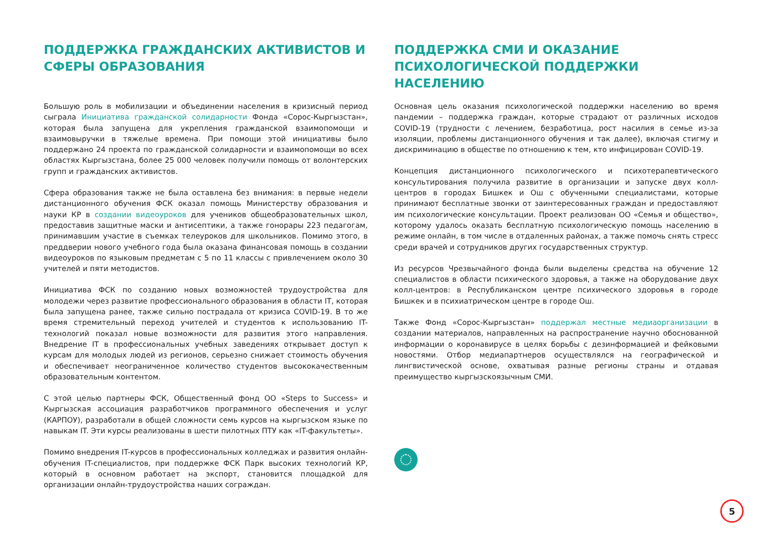ПОДДЕРЖКА ГРАЖДАНСКИХ АКТИВИСТОВ И СФЕРЫ ОБРАЗОВАНИЯ
Большую роль в мобилизации и объединении населения в кризисный период сыграла Инициатива гражданской солидарности Фонда «Сорос-Кыргызстан», которая была запущена для укрепления гражданской взаимопомощи и взаимовыручки в тяжелые времена. При помощи этой инициативы было поддержано 24 проекта по гражданской солидарности и взаимопомощи во всех областях Кыргызстана, более 25 000 человек получили помощь от волонтерских групп и гражданских активистов.
Сфера образования также не была оставлена без внимания: в первые недели дистанционного обучения ФСК оказал помощь Министерству образования и науки КР в создании видеоуроков для учеников общеобразовательных школ, предоставив защитные маски и антисептики, а также гонорары 223 педагогам, принимавшим участие в съемках телеуроков для школьников. Помимо этого, в преддверии нового учебного года была оказана финансовая помощь в создании видеоуроков по языковым предметам с 5 по 11 классы с привлечением около 30 учителей и пяти методистов.
Инициатива ФСК по созданию новых возможностей трудоустройства для молодежи через развитие профессионального образования в области IT, которая была запущена ранее, также сильно пострадала от кризиса COVID-19. В то же время стремительный переход учителей и студентов к использованию IT-технологий показал новые возможности для развития этого направления. Внедрение IT в профессиональных учебных заведениях открывает доступ к курсам для молодых людей из регионов, серьезно снижает стоимость обучения и обеспечивает неограниченное количество студентов высококачественным образовательным контентом.
С этой целью партнеры ФСК, Общественный фонд ОО «Steps to Success» и Кыргызская ассоциация разработчиков программного обеспечения и услуг (КАРПОУ), разработали в общей сложности семь курсов на кыргызском языке по навыкам IT. Эти курсы реализованы в шести пилотных ПТУ как «IT-факультеты».
Помимо внедрения IT-курсов в профессиональных колледжах и развития онлайн-обучения IT-специалистов, при поддержке ФСК Парк высоких технологий КР, который в основном работает на экспорт, становится площадкой для организации онлайн-трудоустройства наших сограждан.
ПОДДЕРЖКА СМИ И ОКАЗАНИЕ ПСИХОЛОГИЧЕСКОЙ ПОДДЕРЖКИ НАСЕЛЕНИЮ
Основная цель оказания психологической поддержки населению во время пандемии – поддержка граждан, которые страдают от различных исходов COVID-19 (трудности с лечением, безработица, рост насилия в семье из-за изоляции, проблемы дистанционного обучения и так далее), включая стигму и дискриминацию в обществе по отношению к тем, кто инфицирован COVID-19.
Концепция дистанционного психологического и психотерапевтического консультирования получила развитие в организации и запуске двух колл-центров в городах Бишкек и Ош с обученными специалистами, которые принимают бесплатные звонки от заинтересованных граждан и предоставляют им психологические консультации. Проект реализован ОО «Семья и общество», которому удалось оказать бесплатную психологическую помощь населению в режиме онлайн, в том числе в отдаленных районах, а также помочь снять стресс среди врачей и сотрудников других государственных структур.
Из ресурсов Чрезвычайного фонда были выделены средства на обучение 12 специалистов в области психического здоровья, а также на оборудование двух колл-центров: в Республиканском центре психического здоровья в городе Бишкек и в психиатрическом центре в городе Ош.
Также Фонд «Сорос-Кыргызстан» поддержал местные медиаорганизации в создании материалов, направленных на распространение научно обоснованной информации о коронавирусе в целях борьбы с дезинформацией и фейковыми новостями. Отбор медиапартнеров осуществлялся на географической и лингвистической основе, охватывая разные регионы страны и отдавая преимущество кыргызскоязычным СМИ.
5